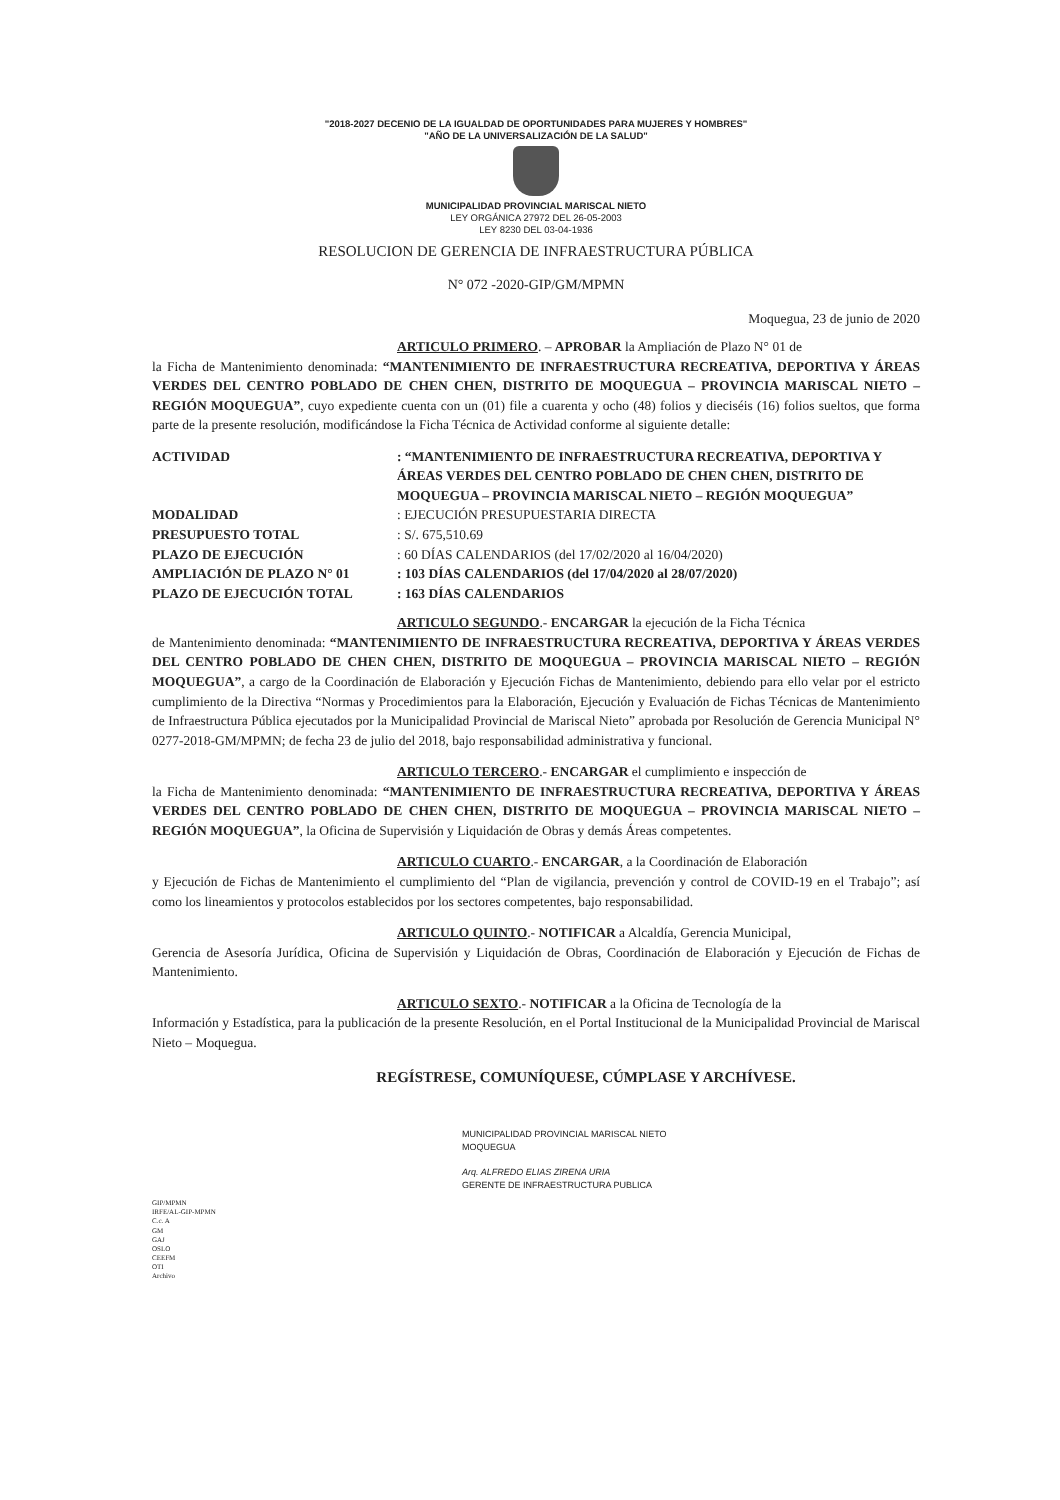"2018-2027 DECENIO DE LA IGUALDAD DE OPORTUNIDADES PARA MUJERES Y HOMBRES"
"AÑO DE LA UNIVERSALIZACIÓN DE LA SALUD"
MUNICIPALIDAD PROVINCIAL MARISCAL NIETO
LEY ORGÁNICA 27972 DEL 26-05-2003
LEY 8230 DEL 03-04-1936
RESOLUCION DE GERENCIA DE INFRAESTRUCTURA PÚBLICA
N° 072 -2020-GIP/GM/MPMN
Moquegua, 23 de junio de 2020
ARTICULO PRIMERO. – APROBAR la Ampliación de Plazo N° 01 de
la Ficha de Mantenimiento denominada: “MANTENIMIENTO DE INFRAESTRUCTURA RECREATIVA, DEPORTIVA Y ÁREAS VERDES DEL CENTRO POBLADO DE CHEN CHEN, DISTRITO DE MOQUEGUA – PROVINCIA MARISCAL NIETO – REGIÓN MOQUEGUA”, cuyo expediente cuenta con un (01) file a cuarenta y ocho (48) folios y dieciséis (16) folios sueltos, que forma parte de la presente resolución, modificándose la Ficha Técnica de Actividad conforme al siguiente detalle:
| ACTIVIDAD | : “MANTENIMIENTO DE INFRAESTRUCTURA RECREATIVA, DEPORTIVA Y ÁREAS VERDES DEL CENTRO POBLADO DE CHEN CHEN, DISTRITO DE MOQUEGUA – PROVINCIA MARISCAL NIETO – REGIÓN MOQUEGUA” |
| MODALIDAD | : EJECUCIÓN PRESUPUESTARIA DIRECTA |
| PRESUPUESTO TOTAL | : S/. 675,510.69 |
| PLAZO DE EJECUCIÓN | : 60 DÍAS CALENDARIOS (del 17/02/2020 al 16/04/2020) |
| AMPLIACIÓN DE PLAZO N° 01 | : 103 DÍAS CALENDARIOS (del 17/04/2020 al 28/07/2020) |
| PLAZO DE EJECUCIÓN TOTAL | : 163 DÍAS CALENDARIOS |
ARTICULO SEGUNDO.- ENCARGAR la ejecución de la Ficha Técnica
de Mantenimiento denominada: “MANTENIMIENTO DE INFRAESTRUCTURA RECREATIVA, DEPORTIVA Y ÁREAS VERDES DEL CENTRO POBLADO DE CHEN CHEN, DISTRITO DE MOQUEGUA – PROVINCIA MARISCAL NIETO – REGIÓN MOQUEGUA”, a cargo de la Coordinación de Elaboración y Ejecución Fichas de Mantenimiento, debiendo para ello velar por el estricto cumplimiento de la Directiva “Normas y Procedimientos para la Elaboración, Ejecución y Evaluación de Fichas Técnicas de Mantenimiento de Infraestructura Pública ejecutados por la Municipalidad Provincial de Mariscal Nieto” aprobada por Resolución de Gerencia Municipal N° 0277-2018-GM/MPMN; de fecha 23 de julio del 2018, bajo responsabilidad administrativa y funcional.
ARTICULO TERCERO.- ENCARGAR el cumplimiento e inspección de
la Ficha de Mantenimiento denominada: “MANTENIMIENTO DE INFRAESTRUCTURA RECREATIVA, DEPORTIVA Y ÁREAS VERDES DEL CENTRO POBLADO DE CHEN CHEN, DISTRITO DE MOQUEGUA – PROVINCIA MARISCAL NIETO – REGIÓN MOQUEGUA”, la Oficina de Supervisión y Liquidación de Obras y demás Áreas competentes.
ARTICULO CUARTO.- ENCARGAR, a la Coordinación de Elaboración
y Ejecución de Fichas de Mantenimiento el cumplimiento del “Plan de vigilancia, prevención y control de COVID-19 en el Trabajo”; así como los lineamientos y protocolos establecidos por los sectores competentes, bajo responsabilidad.
ARTICULO QUINTO.- NOTIFICAR a Alcaldía, Gerencia Municipal,
Gerencia de Asesoría Jurídica, Oficina de Supervisión y Liquidación de Obras, Coordinación de Elaboración y Ejecución de Fichas de Mantenimiento.
ARTICULO SEXTO.- NOTIFICAR a la Oficina de Tecnología de la
Información y Estadística, para la publicación de la presente Resolución, en el Portal Institucional de la Municipalidad Provincial de Mariscal Nieto – Moquegua.
REGÍSTRESE, COMUNÍQUESE, CÚMPLASE Y ARCHÍVESE.
MUNICIPALIDAD PROVINCIAL MARISCAL NIETO
MOQUEGUA
Arq. ALFREDO ELIAS ZIRENA URIA
GERENTE DE INFRAESTRUCTURA PUBLICA
GIP/MPMN
IRFE/AL-GIP-MPMN
C.c. A
GM
GAJ
OSLO
CEEFM
OTI
Archivo